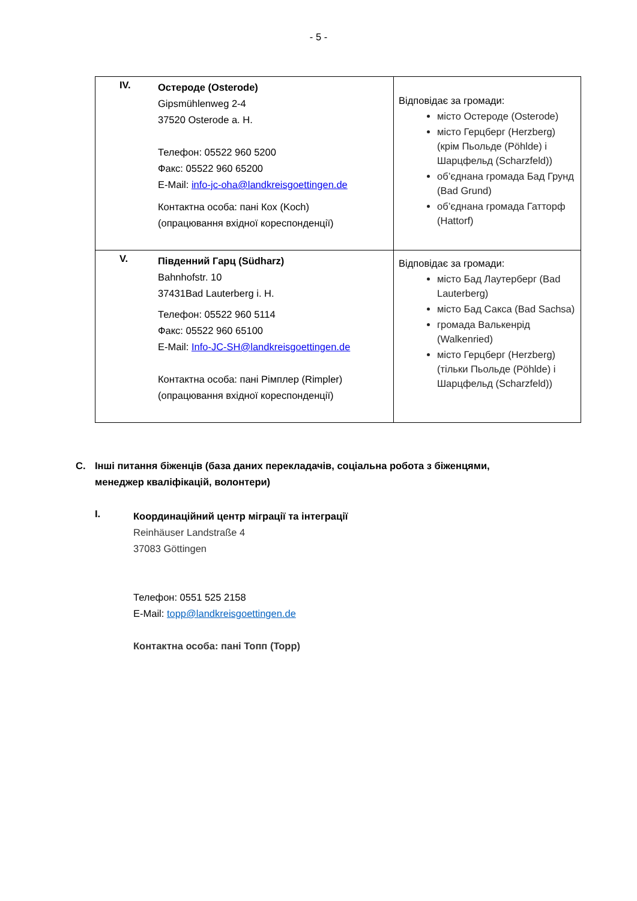- 5 -
| IV. Остероде (Osterode) Gipsmühlenweg 2-4 37520 Osterode a. H. Телефон: 05522 960 5200 Факс: 05522 960 65200 E-Mail: info-jc-oha@landkreisgoettingen.de Контактна особа: пані Кох (Koch) (опрацювання вхідної кореспонденції) | Відповідає за громади: місто Остероде (Osterode) місто Герцберг (Herzberg) (крім Пьольде (Pöhlde) і Шарцфельд (Scharzfeld)) об’єднана громада Бад Грунд (Bad Grund) об’єднана громада Гатторф (Hattorf) |
| V. Південний Гарц (Südharz) Bahnhofstr. 10 37431Bad Lauterberg i. H. Телефон: 05522 960 5114 Факс: 05522 960 65100 E-Mail: Info-JC-SH@landkreisgoettingen.de Контактна особа: пані Рімплер (Rimpler) (опрацювання вхідної кореспонденції) | Відповідає за громади: місто Бад Лаутерберг (Bad Lauterberg) місто Бад Сакса (Bad Sachsa) громада Валькенрід (Walkenried) місто Герцберг (Herzberg) (тільки Пьольде (Pöhlde) і Шарцфельд (Scharzfeld)) |
C. Інші питання біженців (база даних перекладачів, соціальна робота з біженцями,
менеджер кваліфікацій, волонтери)
I.
Координаційний центр міграції та інтеграції
Reinhäuser Landstraße 4
37083 Göttingen
Телефон: 0551 525 2158
E-Mail: topp@landkreisgoettingen.de
Контактна особа: пані Топп (Topp)